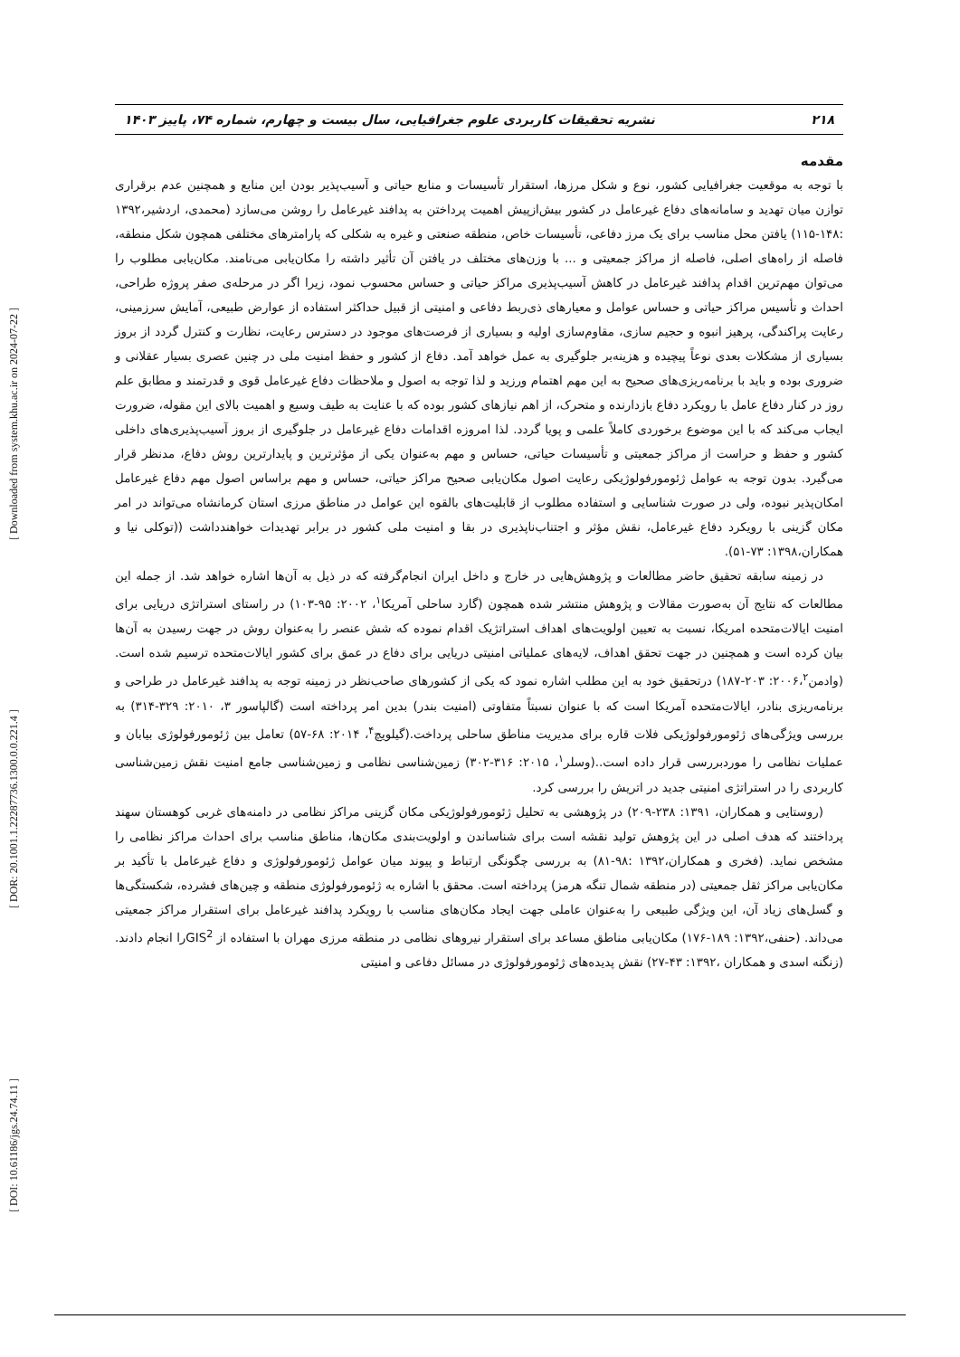[ DOI: 10.61186/jgs.24.74.11 ] [ DOR: 20.1001.1.22287736.1300.0.0.221.4 ] [ Downloaded from system.khu.ac.ir on 2024-07-22 ]
۲۱۸ نشریه تحقیقات کاربردی علوم جغرافیایی، سال بیست و چهارم، شماره ۷۴، پاییز ۱۴۰۳
مقدمه
با توجه به موقعیت جغرافیایی کشور، نوع و شکل مرزها، استقرار تأسیسات و منابع حیاتی و آسیب‌پذیر بودن این منابع و همچنین عدم برقراری توازن میان تهدید و سامانه‌های دفاع غیرعامل در کشور بیش‌ازپیش اهمیت پرداختن به پدافند غیرعامل را روشن می‌سازد (محمدی، اردشیر،۱۳۹۲ :۱۴۸-۱۱۵) یافتن محل مناسب برای یک مرز دفاعی، تأسیسات خاص، منطقه صنعتی و غیره به شکلی که پارامترهای مختلفی همچون شکل منطقه، فاصله از راه‌های اصلی، فاصله از مراکز جمعیتی و ... با وزن‌های مختلف در یافتن آن تأثیر داشته را مکان‌یابی می‌نامند. مکان‌یابی مطلوب را می‌توان مهم‌ترین اقدام پدافند غیرعامل در کاهش آسیب‌پذیری مراکز حیاتی و حساس محسوب نمود، زیرا اگر در مرحله‌ی صفر پروژه طراحی، احداث و تأسیس مراکز حیاتی و حساس عوامل و معیارهای ذی‌ربط دفاعی و امنیتی از قبیل حداکثر استفاده از عوارض طبیعی، آمایش سرزمینی، رعایت پراکندگی، پرهیز انبوه و حجیم سازی، مقاوم‌سازی اولیه و بسیاری از فرصت‌های موجود در دسترس رعایت، نظارت و کنترل گردد از بروز بسیاری از مشکلات بعدی نوعاً پیچیده و هزینه‌بر جلوگیری به عمل خواهد آمد. دفاع از کشور و حفظ امنیت ملی در چنین عصری بسیار عقلانی و ضروری بوده و باید با برنامه‌ریزی‌های صحیح به این مهم اهتمام ورزید و لذا توجه به اصول و ملاحظات دفاع غیرعامل قوی و قدرتمند و مطابق علم روز در کنار دفاع عامل با رویکرد دفاع بازدارنده و متحرک، از اهم نیازهای کشور بوده که با عنایت به طیف وسیع و اهمیت بالای این مقوله، ضرورت ایجاب می‌کند که با این موضوع برخوردی کاملاً علمی و پویا گردد. لذا امروزه اقدامات دفاع غیرعامل در جلوگیری از بروز آسیب‌پذیری‌های داخلی کشور و حفظ و حراست از مراکز جمعیتی و تأسیسات حیاتی، حساس و مهم به‌عنوان یکی از مؤثرترین و پایدارترین روش دفاع، مدنظر قرار می‌گیرد. بدون توجه به عوامل ژئومورفولوژیکی رعایت اصول مکان‌یابی صحیح مراکز حیاتی، حساس و مهم براساس اصول مهم دفاع غیرعامل امکان‌پذیر نبوده، ولی در صورت شناسایی و استفاده مطلوب از قابلیت‌های بالقوه این عوامل در مناطق مرزی استان کرمانشاه می‌تواند در امر مکان گزینی با رویکرد دفاع غیرعامل، نقش مؤثر و اجتناب‌ناپذیری در بقا و امنیت ملی کشور در برابر تهدیدات خواهندداشت ((توکلی نیا و همکاران،۱۳۹۸: ۷۳-۵۱).
در زمینه سابقه تحقیق حاضر مطالعات و پژوهش‌هایی در خارج و داخل ایران انجام‌گرفته که در ذیل به آن‌ها اشاره خواهد شد. از جمله این مطالعات که نتایج آن به‌صورت مقالات و پژوهش منتشر شده همچون (گارد ساحلی آمریکا<sup>۱</sup>، ۲۰۰۲: ۹۵-۱۰۳) در راستای استراتژی دریایی برای امنیت ایالات‌متحده امریکا، نسبت به تعیین اولویت‌های اهداف استراتژیک اقدام نموده که شش عنصر را به‌عنوان روش در جهت رسیدن به آن‌ها بیان کرده است و همچنین در جهت تحقق اهداف، لایه‌های عملیاتی امنیتی دریایی برای دفاع در عمق برای کشور ایالات‌متحده ترسیم شده است. (وادمن۲۰۰۶،<sup>۲</sup>: ۲۰۳-۱۸۷) درتحقیق خود به این مطلب اشاره نمود که یکی از کشورهای صاحب‌نظر در زمینه توجه به پدافند غیرعامل در طراحی و برنامه‌ریزی بنادر، ایالات‌متحده آمریکا است که با عنوان نسبتاً متفاوتی (امنیت بندر) بدین امر پرداخته است (گالپاسور ۳، ۲۰۱۰: ۳۲۹-۳۱۴) به بررسی ویژگی‌های ژئومورفولوژیکی فلات قاره برای مدیریت مناطق ساحلی پرداخت.(گیلویچ<sup>۴</sup>، ۲۰۱۴: ۶۸-۵۷) تعامل بین ژئومورفولوژی بیابان و عملیات نظامی را موردبررسی قرار داده است..(وسلر<sup>۱</sup>، ۲۰۱۵: ۳۱۶-۳۰۲) زمین‌شناسی نظامی و زمین‌شناسی جامع امنیت نقش زمین‌شناسی کاربردی را در استراتژی امنیتی جدید در اتریش را بررسی کرد.
(روستایی و همکاران، ۱۳۹۱: ۲۳۸-۲۰۹) در پژوهشی به تحلیل ژئومورفولوژیکی مکان گزینی مراکز نظامی در دامنه‌های غربی کوهستان سهند پرداختند که هدف اصلی در این پژوهش تولید نقشه است برای شناساندن و اولویت‌بندی مکان‌ها، مناطق مناسب برای احداث مراکز نظامی را مشخص نماید. (فخری و همکاران،۱۳۹۲ :۹۸-۸۱) به بررسی چگونگی ارتباط و پیوند میان عوامل ژئومورفولوژی و دفاع غیرعامل با تأکید بر مکان‌یابی مراکز ثقل جمعیتی (در منطقه شمال تنگه هرمز) پرداخته است. محقق با اشاره به ژئومورفولوژی منطقه و چین‌های فشرده، شکستگی‌ها و گسل‌های زیاد آن، این ویژگی طبیعی را به‌عنوان عاملی جهت ایجاد مکان‌های مناسب با رویکرد پدافند غیرعامل برای استقرار مراکز جمعیتی می‌داند. (حنفی،۱۳۹۲: ۱۸۹-۱۷۶) مکان‌یابی مناطق مساعد برای استقرار نیروهای نظامی در منطقه مرزی مهران با استفاده از GIS<sup>2</sup>را انجام دادند. (زنگنه اسدی و همکاران ،۱۳۹۲: ۴۳-۲۷) نقش پدیده‌های ژئومورفولوژی در مسائل دفاعی و امنیتی